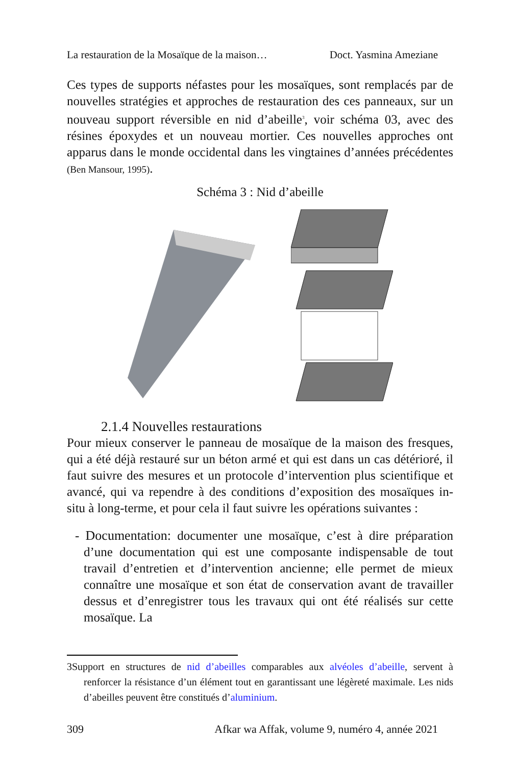La restauration de la Mosaïque de la maison… Doct. Yasmina Ameziane
Ces types de supports néfastes pour les mosaïques, sont remplacés par de nouvelles stratégies et approches de restauration des ces panneaux, sur un nouveau support réversible en nid d’abeille<sup>3</sup>, voir schéma 03, avec des résines époxydes et un nouveau mortier. Ces nouvelles approches ont apparus dans le monde occidental dans les vingtaines d’années précédentes (Ben Mansour, 1995).
Schéma 3 : Nid d’abeille
2.1.4 Nouvelles restaurations
Pour mieux conserver le panneau de mosaïque de la maison des fresques, qui a été déjà restauré sur un béton armé et qui est dans un cas détérioré, il faut suivre des mesures et un protocole d’intervention plus scientifique et avancé, qui va rependre à des conditions d’exposition des mosaïques in-situ à long-terme, et pour cela il faut suivre les opérations suivantes :
- Documentation: documenter une mosaïque, c’est à dire préparation d’une documentation qui est une composante indispensable de tout travail d’entretien et d’intervention ancienne; elle permet de mieux connaître une mosaïque et son état de conservation avant de travailler dessus et d’enregistrer tous les travaux qui ont été réalisés sur cette mosaïque. La
3Support en structures de nid d’abeilles comparables aux alvéoles d’abeille, servent à renforcer la résistance d’un élément tout en garantissant une légèreté maximale. Les nids d’abeilles peuvent être constitués d’aluminium.
309 Afkar wa Affak, volume 9, numéro 4, année 2021